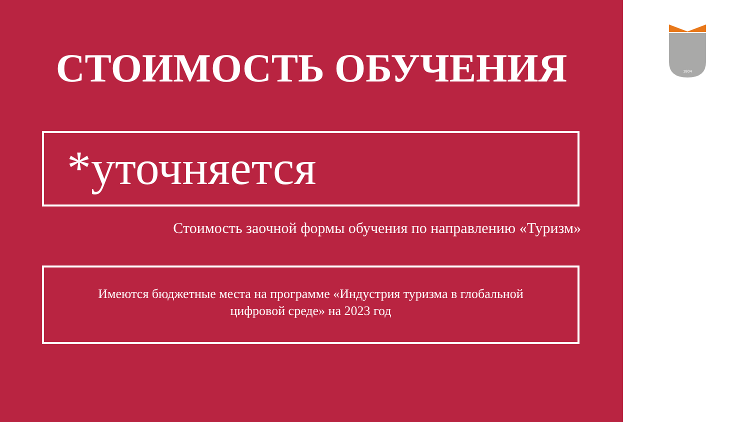СТОИМОСТЬ ОБУЧЕНИЯ
*уточняется
Стоимость заочной формы обучения по направлению «Туризм»
Имеются бюджетные места на программе «Индустрия туризма в глобальной
цифровой среде» на 2023 год
1804